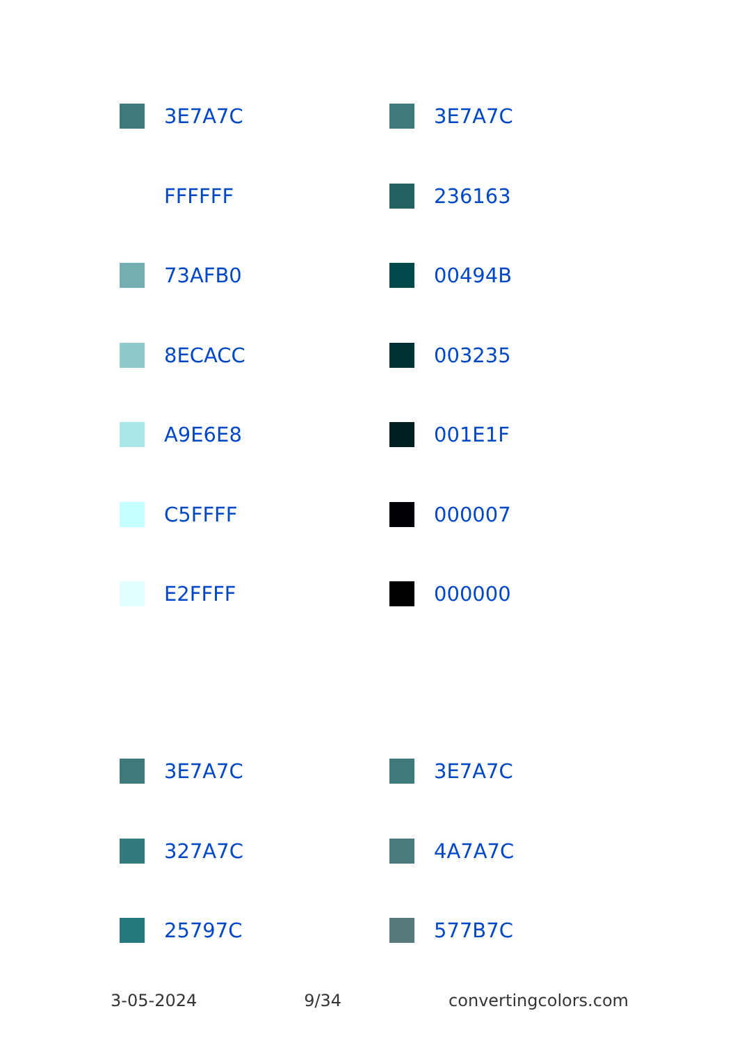3E7A7C
3E7A7C
FFFFFF
236163
73AFB0
00494B
8ECACC
003235
A9E6E8
001E1F
C5FFFF
000007
E2FFFF
000000
3E7A7C
3E7A7C
327A7C
4A7A7C
25797C
577B7C
3-05-2024 9/34 convertingcolors.com